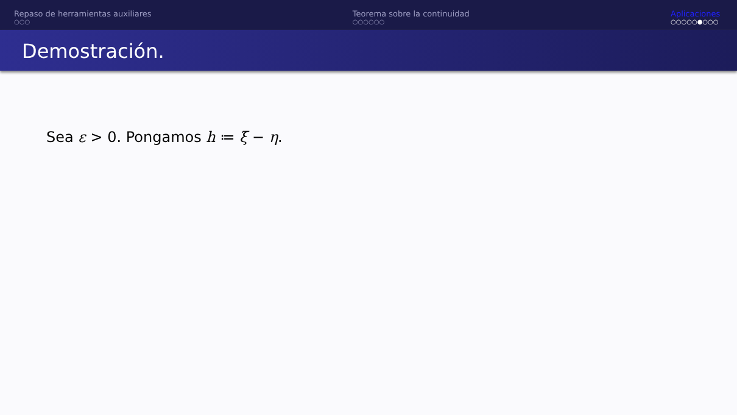Repaso de herramientas auxiliares
○○○
Teorema sobre la continuidad
○○○○○○
Aplicaciones
○○○○○●○○○
Demostración.
Sea ε > 0. Pongamos h ≔ ξ − η.